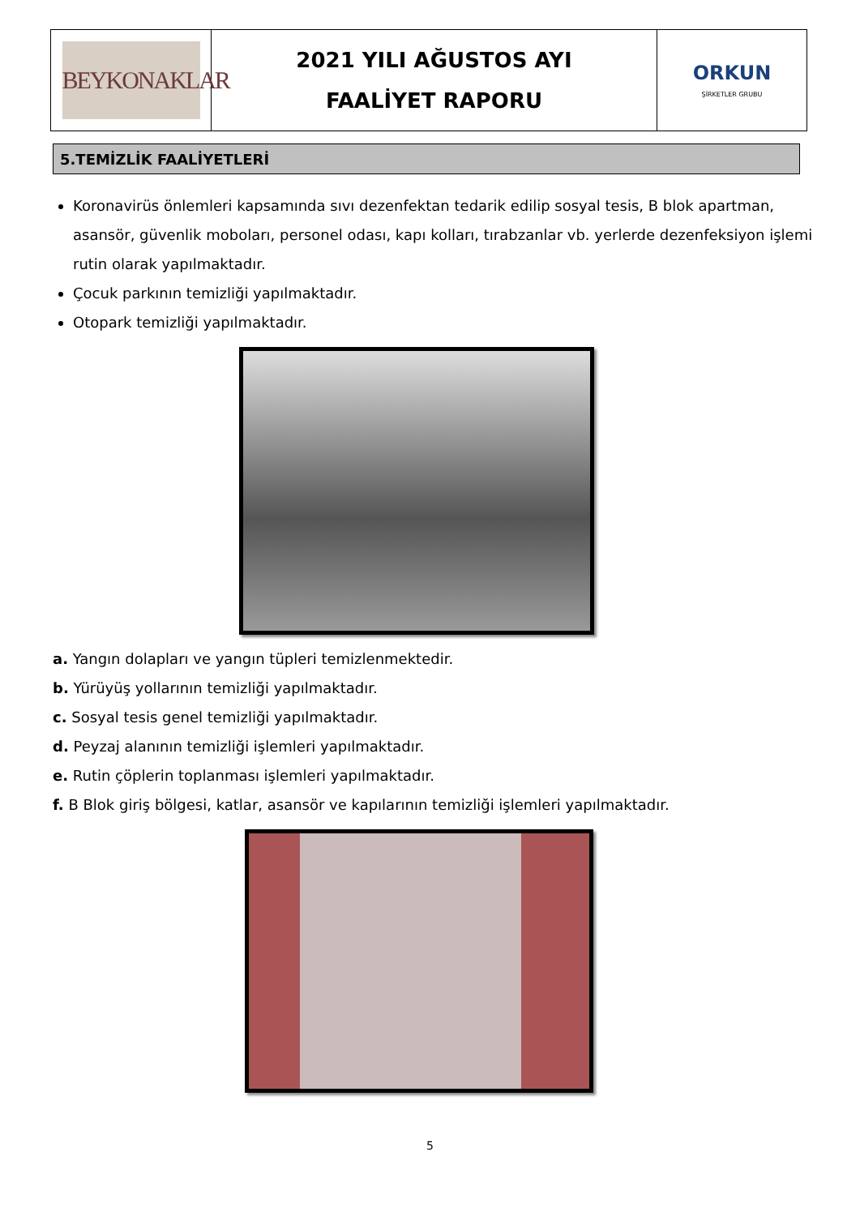| BEYKONAKLAR | 2021 YILI AĞUSTOS AYI FAALİYET RAPORU | ORKUN ŞİRKETLER GRUBU |
5.TEMİZLİK FAALİYETLERİ
Koronavirüs önlemleri kapsamında sıvı dezenfektan tedarik edilip sosyal tesis, B blok apartman, asansör, güvenlik moboları, personel odası, kapı kolları, tırabzanlar vb. yerlerde dezenfeksiyon işlemi rutin olarak yapılmaktadır.
Çocuk parkının temizliği yapılmaktadır.
Otopark temizliği yapılmaktadır.
a. Yangın dolapları ve yangın tüpleri temizlenmektedir.
b. Yürüyüş yollarının temizliği yapılmaktadır.
c. Sosyal tesis genel temizliği yapılmaktadır.
d. Peyzaj alanının temizliği işlemleri yapılmaktadır.
e. Rutin çöplerin toplanması işlemleri yapılmaktadır.
f. B Blok giriş bölgesi, katlar, asansör ve kapılarının temizliği işlemleri yapılmaktadır.
5